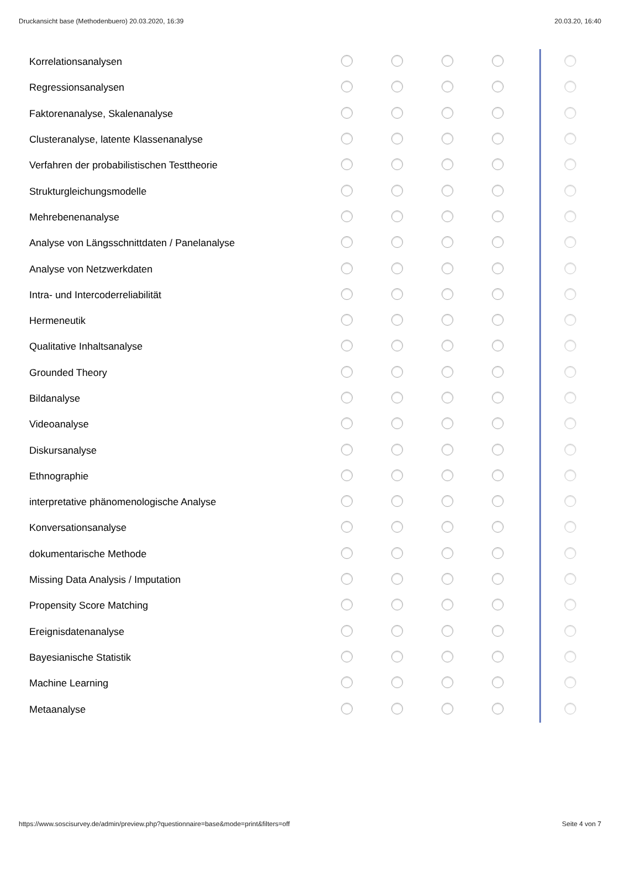Druckansicht base (Methodenbuero) 20.03.2020, 16:39 20.03.20, 16:40
| Korrelationsanalysen | | | | | | |
| Regressionsanalysen | | | | | | |
| Faktorenanalyse, Skalenanalyse | | | | | | |
| Clusteranalyse, latente Klassenanalyse | | | | | | |
| Verfahren der probabilistischen Testtheorie | | | | | | |
| Strukturgleichungsmodelle | | | | | | |
| Mehrebenenanalyse | | | | | | |
| Analyse von Längsschnittdaten / Panelanalyse | | | | | | |
| Analyse von Netzwerkdaten | | | | | | |
| Intra- und Intercoderreliabilität | | | | | | |
| Hermeneutik | | | | | | |
| Qualitative Inhaltsanalyse | | | | | | |
| Grounded Theory | | | | | | |
| Bildanalyse | | | | | | |
| Videoanalyse | | | | | | |
| Diskursanalyse | | | | | | |
| Ethnographie | | | | | | |
| interpretative phänomenologische Analyse | | | | | | |
| Konversationsanalyse | | | | | | |
| dokumentarische Methode | | | | | | |
| Missing Data Analysis / Imputation | | | | | | |
| Propensity Score Matching | | | | | | |
| Ereignisdatenanalyse | | | | | | |
| Bayesianische Statistik | | | | | | |
| Machine Learning | | | | | | |
| Metaanalyse | | | | | | |
https://www.soscisurvey.de/admin/preview.php?questionnaire=base&mode=print&filters=off Seite 4 von 7